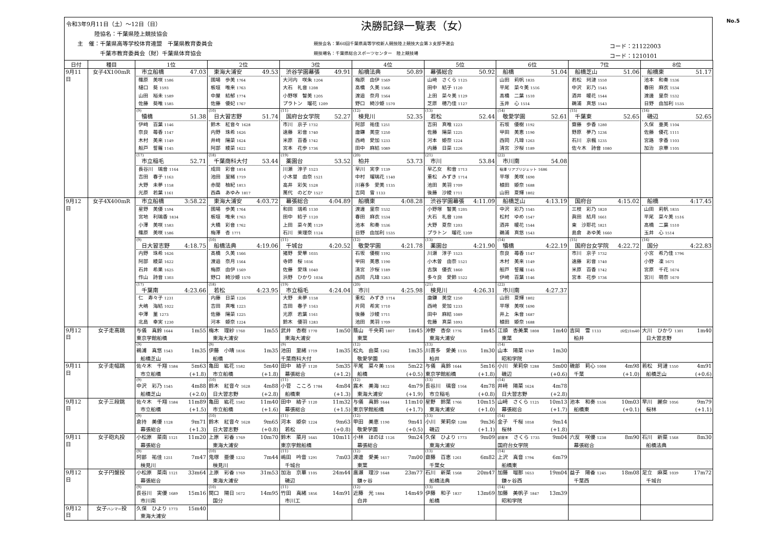No.5
令和3年9月11日（土）～12日（日）
　　　　　陸協名：千葉県陸上競技協会
　　主　催：千葉県高等学校体育連盟　千葉県教育委員会
　　　　　　千葉市教育委員会（財）千葉県体育協会
決勝記録一覧表（女）
競技会名：第60回千葉県高等学校新人競技陸上競技大会第３支部予選会
競技場名：千葉県総合スポーツセンター　陸上競技場
コード：21122003
コード：1210101
| 日付 | 種目 | 1位 | 2位 | 3位 | 4位 | 5位 | 6位 | 7位 | 8位 |
| --- | --- | --- | --- | --- | --- | --- | --- | --- | --- |
| 9月11日 | 女子4X100mR | 市立船橋 47.03 篠原 美咲 1586 樋口 葵 1593 山田 裕未 1589 佐藤 葵唯 1585 | 東海大浦安 49.53 國場 歩美 1764 板垣 唯来 1763 中屋 結郁 1774 佐藤 優妃 1767 | 渋谷学園幕張 49.91 大河内 咲朱 1204 大石 礼音 1208 小野塚 智美 1205 プラトン 瑠花 1209 | 船橋法典 50.89 梅原 由伊 1569 髙橋 久美 1566 渡邉 奈月 1564 野口 綺沙姫 1570 | 幕張総合 50.92 山﨑 さくら 1125 田中 結子 1120 上田 菜々美 1129 芝原 穂乃佳 1127 | 船橋 51.04 山田 莉帆 1835 平尾 菜々美 1516 髙橋 二葉 1510 玉井 心 1514 | 船橋芝山 51.06 若松 珂漣 1550 中沢 彩乃 1545 酒井 暖花 1544 鵜浦 真悠 1543 | 船橋東 51.17 池本 和奏 1536 春田 麻衣 1534 渡邊 里奈 1532 日野 由加利 1535 |
| | | (9) 犢橋 51.38 伊﨑 百葉 1146 奈良 苺香 1147 木村 美来 1149 船戸 誓羅 1145 | (10) 日大習志野 51.74 鈴木 紅音々 1628 内野 珠希 1626 井﨑 陽菜 1624 阿部 綾菜 1622 | (11) 国府台女学院 52.27 市川 京子 1732 遠藤 彩音 1740 米原 百香 1742 宮本 花歩 1736 | (12) 検見川 52.35 阿部 祐佳 1251 唐鎌 美空 1250 西﨑 愛加 1233 田中 麻結 1089 | (13) 若松 52.44 吉田 真唯 1223 佐藤 陽菜 1225 河本 姫奈 1224 内藤 日菜 1226 | (14) 敬愛学園 52.61 石坂 優樹 1192 甲田 美恵 1190 西岡 凡瑋 1263 清宮 汐桜 1189 | (15) 千葉東 52.65 齋藤 歩香 1280 野原 夢乃 1236 石川 京楓 1235 佐々木 詩音 1080 | (16) 磯辺 52.65 久保 亜美 1104 佐藤 優花 1111 宮路 李香 1103 加治 京華 1105 |
| | | (17) 市立稲毛 52.71 長谷川 璃音 1164 吉田 春子 1163 大野 未夢 1158 光原 若葉 1161 | (18) 千葉商科大付 53.44 成田 彩音 1814 池田 里緒 1719 赤間 柚紀 1813 西森 あゆみ 1817 | (19) 薬園台 53.52 川瀬 淳子 1523 小木曽 由奈 1521 高井 彩矢 1528 萬代 のどか 1527 | (20) 柏井 53.73 早川 実李 1139 中村 瑠璃花 1140 川喜多 愛美 1135 吉岡 雪 1133 | (21) 市川 53.84 早乙女 和音 1713 重松 みずき 1714 池田 美羽 1709 後藤 沙綾 1711 | (22) 市川南 54.08 稲澤 リアブリジェット 1686 平塚 美咲 1690 植田 姫奈 1688 山田 夏輝 1802 | | |
| 9月12日 | 女子4X400mR | 市立船橋 3:58.22 星野 美優 1594 宮地 利璃香 1834 小澤 美咲 1583 篠原 美咲 1586 | 東海大浦安 4:03.72 國場 歩美 1764 板垣 唯来 1763 大橋 彩音 1762 梅澤 杏 1771 | 幕張総合 4:04.89 和田 瑞希 1130 田中 結子 1120 上田 菜々美 1129 石川 茉理奈 1124 | 船橋東 4:08.28 渡邊 里奈 1532 春田 麻衣 1534 池本 和奏 1536 日野 由加利 1535 | 渋谷学園幕張 4:11.09 小野塚 智美 1205 大石 礼音 1208 大野 夏奈 1203 プラトン 瑠花 1209 | 船橋芝山 4:13.19 中沢 彩乃 1545 松村 ゆめ 1547 酒井 暖花 1544 鵜浦 真悠 1543 | 国府台 4:15.02 三枝 彩乃 1820 眞田 結月 1661 東 沙耶花 1821 島倉 あゆ美 1660 | 船橋 4:17.45 山田 莉帆 1835 平尾 菜々美 1516 髙橋 二葉 1510 玉井 心 1514 |
| | | (9) 日大習志野 4:18.75 内野 珠希 1626 阿部 綾菜 1622 石井 希果 1625 作山 詩音 1303 | (10) 船橋法典 4:19.06 髙橋 久美 1566 渡邉 奈月 1564 梅原 由伊 1569 野口 綺沙姫 1570 | (11) 千城台 4:20.52 猪野 愛華 1035 寺師 桜 1036 佐藤 愛珠 1040 浜野 ひかり 1034 | (12) 敬愛学園 4:21.78 石坂 優樹 1192 甲田 美恵 1190 清宮 汐桜 1189 西岡 凡瑋 1263 | (13) 薬園台 4:21.90 川瀬 淳子 1523 小木曽 由奈 1521 古旗 優衣 1860 多々良 愛鈴 1522 | (14) 犢橋 4:22.19 奈良 苺香 1147 木村 美来 1149 船戸 誓羅 1145 伊﨑 百葉 1146 | (15) 国府台女学院 4:22.72 市川 京子 1732 遠藤 彩音 1740 米原 百香 1742 宮本 花歩 1736 | (16) 国分 4:22.83 小宮 希乃佳 1796 小野 凜 1671 宮原 千花 1674 宮川 萌奈 1670 |
| | | (17) 千葉南 4:23.66 仁 寿々子 1231 大嶋 海結 1022 中澤 菫 1273 北島 幸実 1230 | (18) 若松 4:23.95 内藤 日菜 1226 吉田 真唯 1223 佐藤 陽菜 1225 河本 姫奈 1224 | (19) 市立稲毛 4:24.04 大野 未夢 1158 吉田 春子 1163 光原 若葉 1161 鈴木 優羽 1283 | (20) 市川 4:25.98 重松 みずき 1714 片岡 希実 1710 後藤 沙綾 1711 池田 美羽 1709 | (21) 検見川 4:26.31 唐鎌 美空 1250 西﨑 愛加 1233 田中 麻結 1089 佐藤 真菜 1093 | (22) 市川南 4:27.37 山田 夏輝 1802 平塚 美咲 1690 井上 朱音 1687 植田 姫奈 1688 | | |
| 9月12日 | 女子走高跳 | 与儀 真鈴 1644 1m55 東京学館船橋 | 梅木 理紗 1760 1m55 東海大浦安 | 武井 杏樹 1770 1m50 東海大浦安 | 蔭山 千央莉 1807 1m45 東葉 | 沖野 杏奈 1776 1m45 東海大浦安 | 江頭 杏美果 1808 1m40 東葉 | 吉岡 雪 1133 (6位)1m40 柏井 | 大川 ひかり 1301 1m40 日大習志野 |
| | | (9) 鵜浦 真悠 1543 1m35 船橋芝山 | (9) 伊藤 小晴 1836 1m35 船橋 | (9) 池田 里緒 1719 1m35 千葉商科大付 | (12) 松丸 由菜 1262 1m35 敬愛学園 | (13) 川喜多 愛美 1135 1m30 柏井 | (14) 山本 陽菜 1749 1m30 昭和学院 | | |
| 9月11日 | 女子走幅跳 | 佐々木 千翔 1584 5m63 市立船橋 (+1.8) | 亀田 紘花 1582 5m40 市立船橋 (+1.8) | 田中 結子 1120 5m35 幕張総合 (+1.2) | 平尾 菜々美 1516 5m22 船橋 (+0.5) | 与儀 真鈴 1644 5m16 東京学館船橋 (+1.8) | 小川 茉莉奈 1288 5m00 磯辺 (+0.6) | 磯部 莉心 1008 4m98 千葉 (+1.0) | 若松 珂漣 1550 4m91 船橋芝山 (+0.6) |
| | | (9) 中沢 彩乃 1545 4m88 船橋芝山 (+2.0) | (10) 鈴木 紅音々 1628 4m88 日大習志野 (+2.8) | (11) 小菅 こころ 1784 4m84 船橋東 (+1.3) | (12) 露木 美海 1822 4m79 東海大浦安 (+1.9) | (13) 長谷川 璃音 1164 4m78 市立稲毛 (+0.8) | (14) 井﨑 陽菜 1624 4m78 日大習志野 (+2.8) | | |
| 9月12日 | 女子三段跳 | 佐々木 千翔 1584 11m89 市立船橋 (+1.5) | 亀田 紘花 1582 11m40 市立船橋 (+1.6) | 田中 結子 1120 11m32 幕張総合 (+1.5) | 与儀 真鈴 1644 11m10 東京学館船橋 (+1.7) | 星野 鈴葉 1766 10m15 東海大浦安 (+1.0) | 山﨑 さくら 1125 10m13 幕張総合 (+1.7) | 池本 和奏 1536 10m03 船橋東 (+0.1) | 早川 麗奈 1056 9m79 桜林 (+1.1) |
| | | (9) 倉持 美優 1128 9m71 幕張総合 (+1.3) | (10) 鈴木 紅音々 1628 9m65 日大習志野 (+0.8) | (11) 河本 姫奈 1224 9m63 若松 (+0.8) | (12) 甲田 美恵 1190 9m41 敬愛学園 (+0.5) | (13) 小川 茉莉奈 1288 9m36 磯辺 (+1.1) | (14) 金子 千桜 1058 9m14 桜林 (+1.8) | | |
| 9月11日 | 女子砲丸投 | 小松原 菜南 1121 11m20 幕張総合 | 上原 彩香 1769 10m70 東海大浦安 | 鈴木 菜月 1645 10m11 東京学館船橋 | 小林 ほのは 1126 9m24 幕張総合 | 久保 ひより 1773 9m09 東海大浦安 | 部屋本 さくら 1735 9m04 国府台女学院 | 六反 咲優 1238 8m90 幕張総合 | 石川 新菜 1568 8m30 船橋法典 |
| | | (9) 阿部 祐佳 1251 7m47 検見川 | (10) 鬼塚 亜優 1232 7m44 検見川 | (11) 嶋田 吟音 1291 7m03 千城台 | (12) 渡邊 愛美 1617 7m00 東葉 | (13) 齋藤 百恵 1261 6m82 千葉女 | (14) 上沢 真音 1794 6m79 船橋東 | | |
| 9月12日 | 女子円盤投 | 小松原 菜南 1121 33m64 幕張総合 | 上原 彩香 1769 31m53 東海大浦安 | 加治 京華 1105 24m44 磯辺 | 廣瀬 理沙 1648 23m77 鎌ヶ谷 | 石川 新菜 1568 20m47 船橋法典 | 加藤 瑠那 1653 19m04 鎌ヶ谷西 | 益子 陽香 1245 18m08 千葉西 | 足立 麻菜 1039 17m72 千城台 |
| | | (9) 長谷川 実優 1689 15m16 市川南 | (10) 関口 陽日 1672 14m95 国分 | (11) 竹田 真緒 1856 14m91 市川工 | (12) 近藤 光 1884 14m49 白井 | (13) 伊藤 和子 1837 13m69 船橋 | (14) 加藤 美帆子 1847 13m39 昭和学院 | | |
| 9月12日 | 女子 ハンマー 投 | 久保 ひより 1773 15m40 東海大浦安 | | | | | | | |